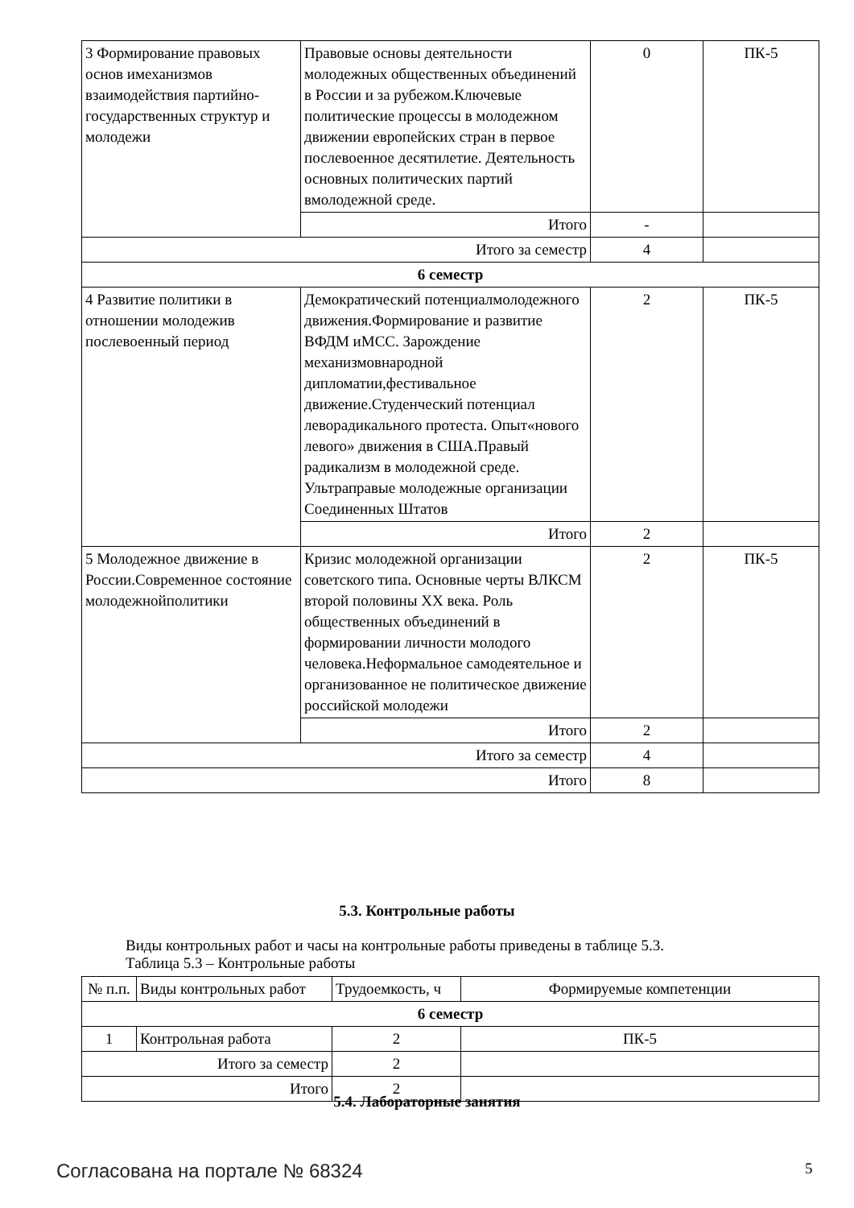| 3 Формирование правовых основ имеханизмов взаимодействия партийно-государственных структур и молодежи | Правовые основы деятельности молодежных общественных объединений в России и за рубежом.Ключевые политические процессы в молодежном движении европейских стран в первое послевоенное десятилетие. Деятельность основных политических партий вмолодежной среде. | 0 | ПК-5 |
| | Итого | - | |
| Итого за семестр | | 4 | |
| 6 семестр | | | |
| 4 Развитие политики в отношении молодежив послевоенный период | Демократический потенциалмолодежного движения.Формирование и развитие ВФДМ иМСС. Зарождение механизмовнародной дипломатии,фестивальное движение.Студенческий потенциал леворадикального протеста. Опыт«нового левого» движения в США.Правый радикализм в молодежной среде. Ультраправые молодежные организации Соединенных Штатов | 2 | ПК-5 |
| | Итого | 2 | |
| 5 Молодежное движение в России.Современное состояние молодежнойполитики | Кризис молодежной организации советского типа. Основные черты ВЛКСМ второй половины XX века. Роль общественных объединений в формировании личности молодого человека.Неформальное самодеятельное и организованное не политическое движение российской молодежи | 2 | ПК-5 |
| | Итого | 2 | |
| Итого за семестр | | 4 | |
| Итого | | 8 | |
5.3. Контрольные работы
Виды контрольных работ и часы на контрольные работы приведены в таблице 5.3.
Таблица 5.3 – Контрольные работы
| № п.п. | Виды контрольных работ | Трудоемкость, ч | Формируемые компетенции |
| 6 семестр | | | |
| 1 | Контрольная работа | 2 | ПК-5 |
| Итого за семестр | | 2 | |
| Итого | | 2 | |
5.4. Лабораторные занятия
Согласована на портале № 68324 5